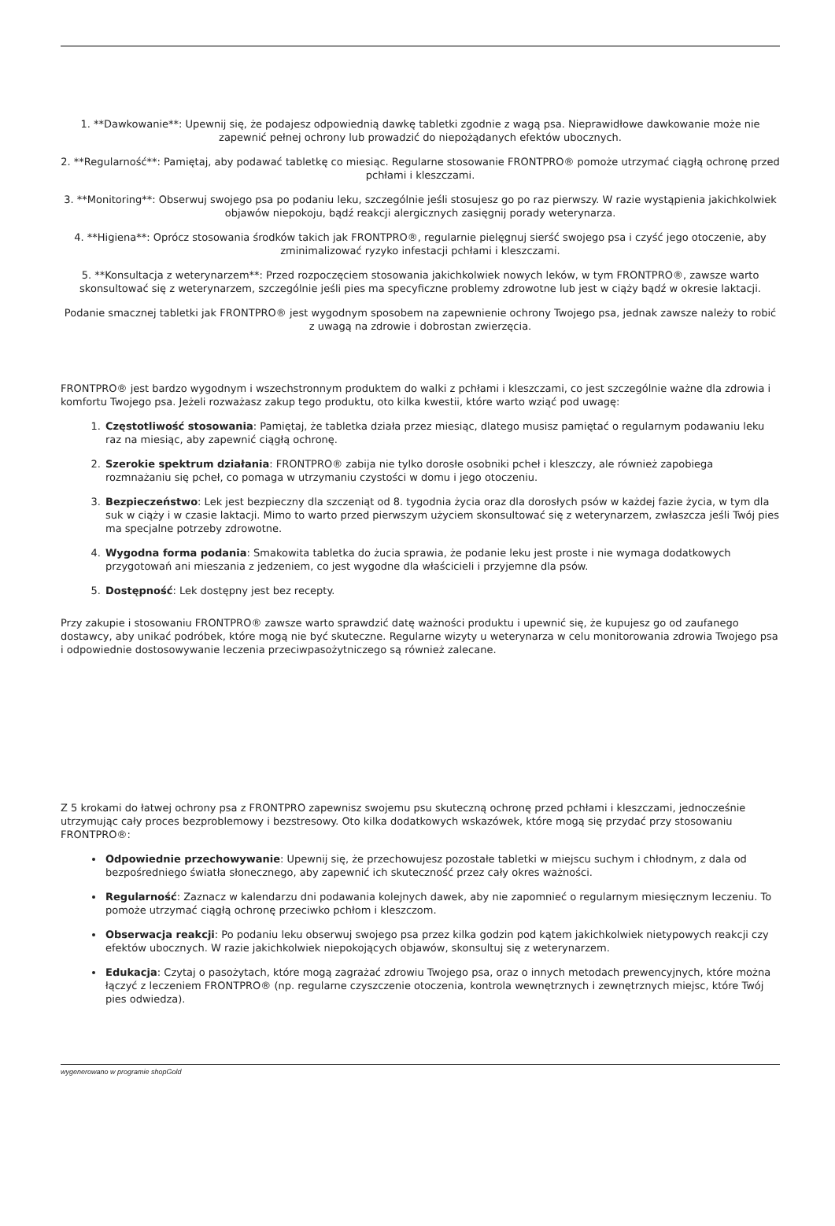1. **Dawkowanie**: Upewnij się, że podajesz odpowiednią dawkę tabletki zgodnie z wagą psa. Nieprawidłowe dawkowanie może nie zapewnić pełnej ochrony lub prowadzić do niepożądanych efektów ubocznych.
2. **Regularność**: Pamiętaj, aby podawać tabletkę co miesiąc. Regularne stosowanie FRONTPRO® pomoże utrzymać ciągłą ochronę przed pchłami i kleszczami.
3. **Monitoring**: Obserwuj swojego psa po podaniu leku, szczególnie jeśli stosujesz go po raz pierwszy. W razie wystąpienia jakichkolwiek objawów niepokoju, bądź reakcji alergicznych zasięgnij porady weterynarza.
4. **Higiena**: Oprócz stosowania środków takich jak FRONTPRO®, regularnie pielęgnuj sierść swojego psa i czyść jego otoczenie, aby zminimalizować ryzyko infestacji pchłami i kleszczami.
5. **Konsultacja z weterynarzem**: Przed rozpoczęciem stosowania jakichkolwiek nowych leków, w tym FRONTPRO®, zawsze warto skonsultować się z weterynarzem, szczególnie jeśli pies ma specyficzne problemy zdrowotne lub jest w ciąży bądź w okresie laktacji.
Podanie smacznej tabletki jak FRONTPRO® jest wygodnym sposobem na zapewnienie ochrony Twojego psa, jednak zawsze należy to robić z uwagą na zdrowie i dobrostan zwierzęcia.
FRONTPRO® jest bardzo wygodnym i wszechstronnym produktem do walki z pchłami i kleszczami, co jest szczególnie ważne dla zdrowia i komfortu Twojego psa. Jeżeli rozważasz zakup tego produktu, oto kilka kwestii, które warto wziąć pod uwagę:
1. Częstotliwość stosowania: Pamiętaj, że tabletka działa przez miesiąc, dlatego musisz pamiętać o regularnym podawaniu leku raz na miesiąc, aby zapewnić ciągłą ochronę.
2. Szerokie spektrum działania: FRONTPRO® zabija nie tylko dorosłe osobniki pcheł i kleszczy, ale również zapobiega rozmnażaniu się pcheł, co pomaga w utrzymaniu czystości w domu i jego otoczeniu.
3. Bezpieczeństwo: Lek jest bezpieczny dla szczeniąt od 8. tygodnia życia oraz dla dorosłych psów w każdej fazie życia, w tym dla suk w ciąży i w czasie laktacji. Mimo to warto przed pierwszym użyciem skonsultować się z weterynarzem, zwłaszcza jeśli Twój pies ma specjalne potrzeby zdrowotne.
4. Wygodna forma podania: Smakowita tabletka do żucia sprawia, że podanie leku jest proste i nie wymaga dodatkowych przygotowań ani mieszania z jedzeniem, co jest wygodne dla właścicieli i przyjemne dla psów.
5. Dostępność: Lek dostępny jest bez recepty.
Przy zakupie i stosowaniu FRONTPRO® zawsze warto sprawdzić datę ważności produktu i upewnić się, że kupujesz go od zaufanego dostawcy, aby unikać podróbek, które mogą nie być skuteczne. Regularne wizyty u weterynarza w celu monitorowania zdrowia Twojego psa i odpowiednie dostosowywanie leczenia przeciwpasożytniczego są również zalecane.
Z 5 krokami do łatwej ochrony psa z FRONTPRO zapewnisz swojemu psu skuteczną ochronę przed pchłami i kleszczami, jednocześnie utrzymując cały proces bezproblemowy i bezstresowy. Oto kilka dodatkowych wskazówek, które mogą się przydać przy stosowaniu FRONTPRO®:
Odpowiednie przechowywanie: Upewnij się, że przechowujesz pozostałe tabletki w miejscu suchym i chłodnym, z dala od bezpośredniego światła słonecznego, aby zapewnić ich skuteczność przez cały okres ważności.
Regularność: Zaznacz w kalendarzu dni podawania kolejnych dawek, aby nie zapomnieć o regularnym miesięcznym leczeniu. To pomoże utrzymać ciągłą ochronę przeciwko pchłom i kleszczom.
Obserwacja reakcji: Po podaniu leku obserwuj swojego psa przez kilka godzin pod kątem jakichkolwiek nietypowych reakcji czy efektów ubocznych. W razie jakichkolwiek niepokojących objawów, skonsultuj się z weterynarzem.
Edukacja: Czytaj o pasożytach, które mogą zagrażać zdrowiu Twojego psa, oraz o innych metodach prewencyjnych, które można łączyć z leczeniem FRONTPRO® (np. regularne czyszczenie otoczenia, kontrola wewnętrznych i zewnętrznych miejsc, które Twój pies odwiedza).
wygenerowano w programie shopGold